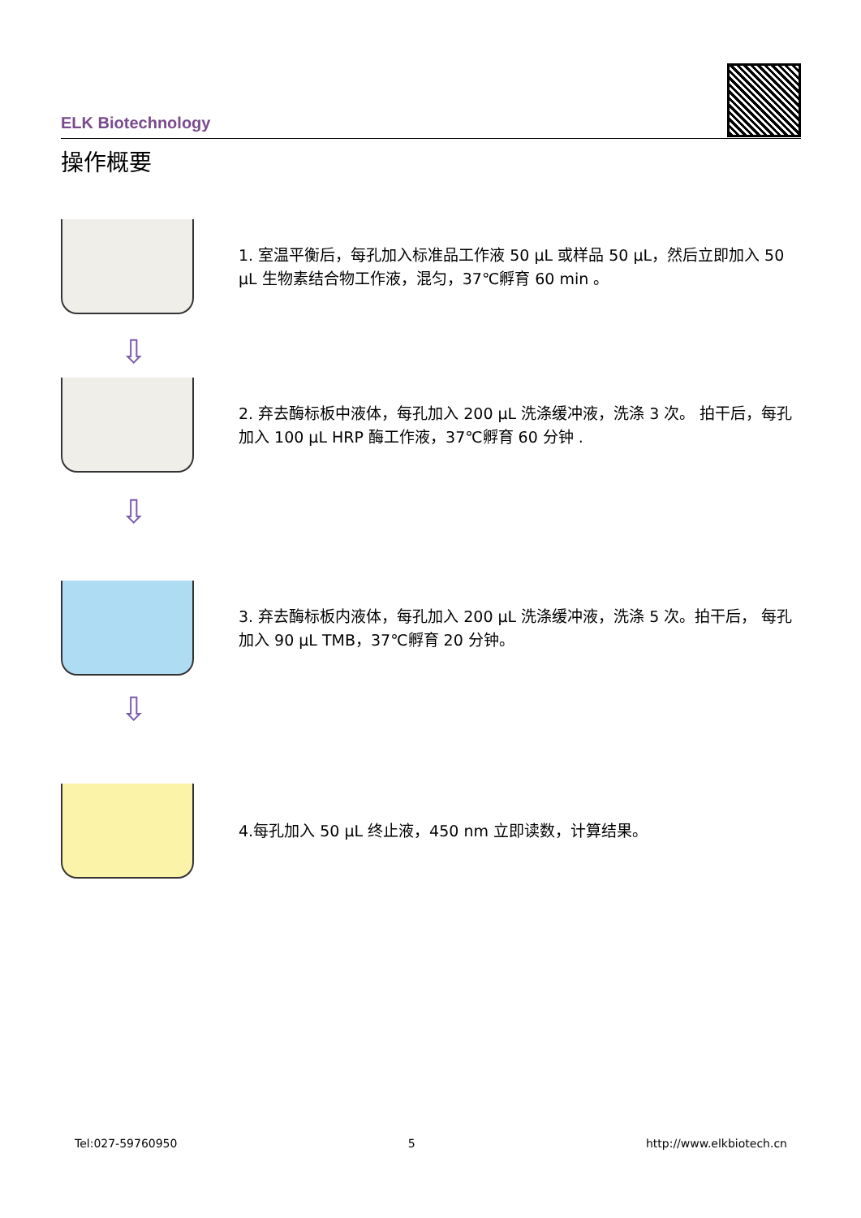ELK Biotechnology
操作概要
1. 室温平衡后，每孔加入标准品工作液 50 µL 或样品 50 µL，然后立即加入 50 µL 生物素结合物工作液，混匀，37℃孵育 60 min 。
⇩
2. 弃去酶标板中液体，每孔加入 200 µL 洗涤缓冲液，洗涤 3 次。 拍干后，每孔加入 100 µL HRP 酶工作液，37℃孵育 60 分钟 .
⇩
3. 弃去酶标板内液体，每孔加入 200 µL 洗涤缓冲液，洗涤 5 次。拍干后， 每孔加入 90 µL TMB，37℃孵育 20 分钟。
⇩
4.每孔加入 50 µL 终止液，450 nm 立即读数，计算结果。
Tel:027-59760950 5 http://www.elkbiotech.cn